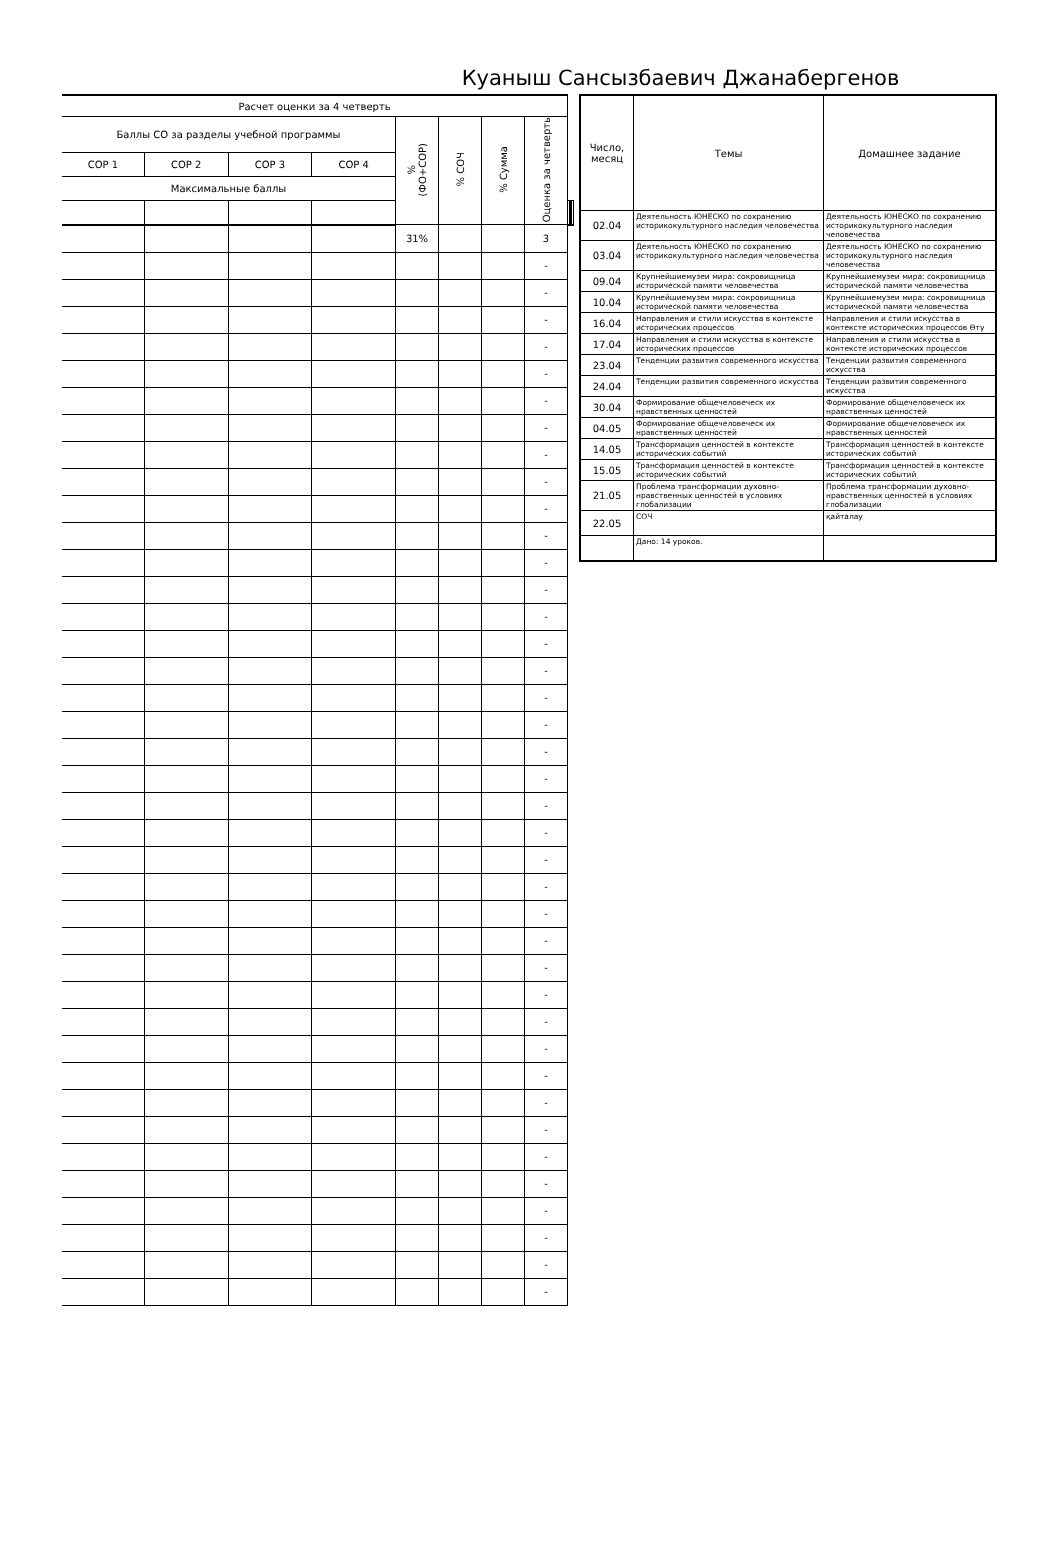Куаныш Сансызбаевич Джанабергенов
| Расчет оценки за 4 четверть | | | | | | | | | | | |
| --- | --- | --- | --- | --- | --- | --- | --- | --- | --- | --- | --- |
| Баллы СО за разделы учебной программы | | | | % (ФО+СОР) | % СОЧ | % Сумма | Оценка за четверть | | | | |
| СОР 1 | СОР 2 | СОР 3 | СОР 4 | | | | | | | | |
| Максимальные баллы | | | | | | | | | | | |
| | | | | 31% | | | 3 | | | | |
| | | | | | | | - | | | | |
| | | | | | | | - | | | | |
| | | | | | | | - | | | | |
| | | | | | | | - | | | | |
| | | | | | | | - | | | | |
| | | | | | | | - | | | | |
| | | | | | | | - | | | | |
| | | | | | | | - | | | | |
| | | | | | | | - | | | | |
| | | | | | | | - | | | | |
| | | | | | | | - | | | | |
| | | | | | | | - | | | | |
| | | | | | | | - | | | | |
| | | | | | | | - | | | | |
| | | | | | | | - | | | | |
| | | | | | | | - | | | | |
| | | | | | | | - | | | | |
| | | | | | | | - | | | | |
| | | | | | | | - | | | | |
| | | | | | | | - | | | | |
| | | | | | | | - | | | | |
| | | | | | | | - | | | | |
| | | | | | | | - | | | | |
| | | | | | | | - | | | | |
| | | | | | | | - | | | | |
| | | | | | | | - | | | | |
| | | | | | | | - | | | | |
| | | | | | | | - | | | | |
| | | | | | | | - | | | | |
| | | | | | | | - | | | | |
| | | | | | | | - | | | | |
| | | | | | | | - | | | | |
| | | | | | | | - | | | | |
| | | | | | | | - | | | | |
| | | | | | | | - | | | | |
| | | | | | | | - | | | | |
| | | | | | | | - | | | | |
| | | | | | | | - | | | | |
| | | | | | | | - | | | | |
| Число, месяц | Темы | Домашнее задание |
| --- | --- | --- |
| 02.04 | Деятельность ЮНЕСКО по сохранению историкокультурного наследия человечества | Деятельность ЮНЕСКО по сохранению историкокультурного наследия человечества |
| 03.04 | Деятельность ЮНЕСКО по сохранению историкокультурного наследия человечества | Деятельность ЮНЕСКО по сохранению историкокультурного наследия человечества |
| 09.04 | Крупнейшиемузеи мира: сокровищница исторической памяти человечества | Крупнейшиемузеи мира: сокровищница исторической памяти человечества |
| 10.04 | Крупнейшиемузеи мира: сокровищница исторической памяти человечества | Крупнейшиемузеи мира: сокровищница исторической памяти человечества |
| 16.04 | Направления и стили искусства в контексте исторических процессов | Направления и стили искусства в контексте исторических процессов Өту |
| 17.04 | Направления и стили искусства в контексте исторических процессов | Направления и стили искусства в контексте исторических процессов |
| 23.04 | Тенденции развития современного искусства | Тенденции развития современного искусства |
| 24.04 | Тенденции развития современного искусства | Тенденции развития современного искусства |
| 30.04 | Формирование общечеловеческ их нравственных ценностей | Формирование общечеловеческ их нравственных ценностей |
| 04.05 | Формирование общечеловеческ их нравственных ценностей | Формирование общечеловеческ их нравственных ценностей |
| 14.05 | Трансформация ценностей в контексте исторических событий | Трансформация ценностей в контексте исторических событий |
| 15.05 | Трансформация ценностей в контексте исторических событий | Трансформация ценностей в контексте исторических событий |
| 21.05 | Проблема трансформации духовно-нравственных ценностей в условиях глобализации | Проблема трансформации духовно-нравственных ценностей в условиях глобализации |
| 22.05 | СОЧ | қайталау |
| | Дано: 14 уроков. | |